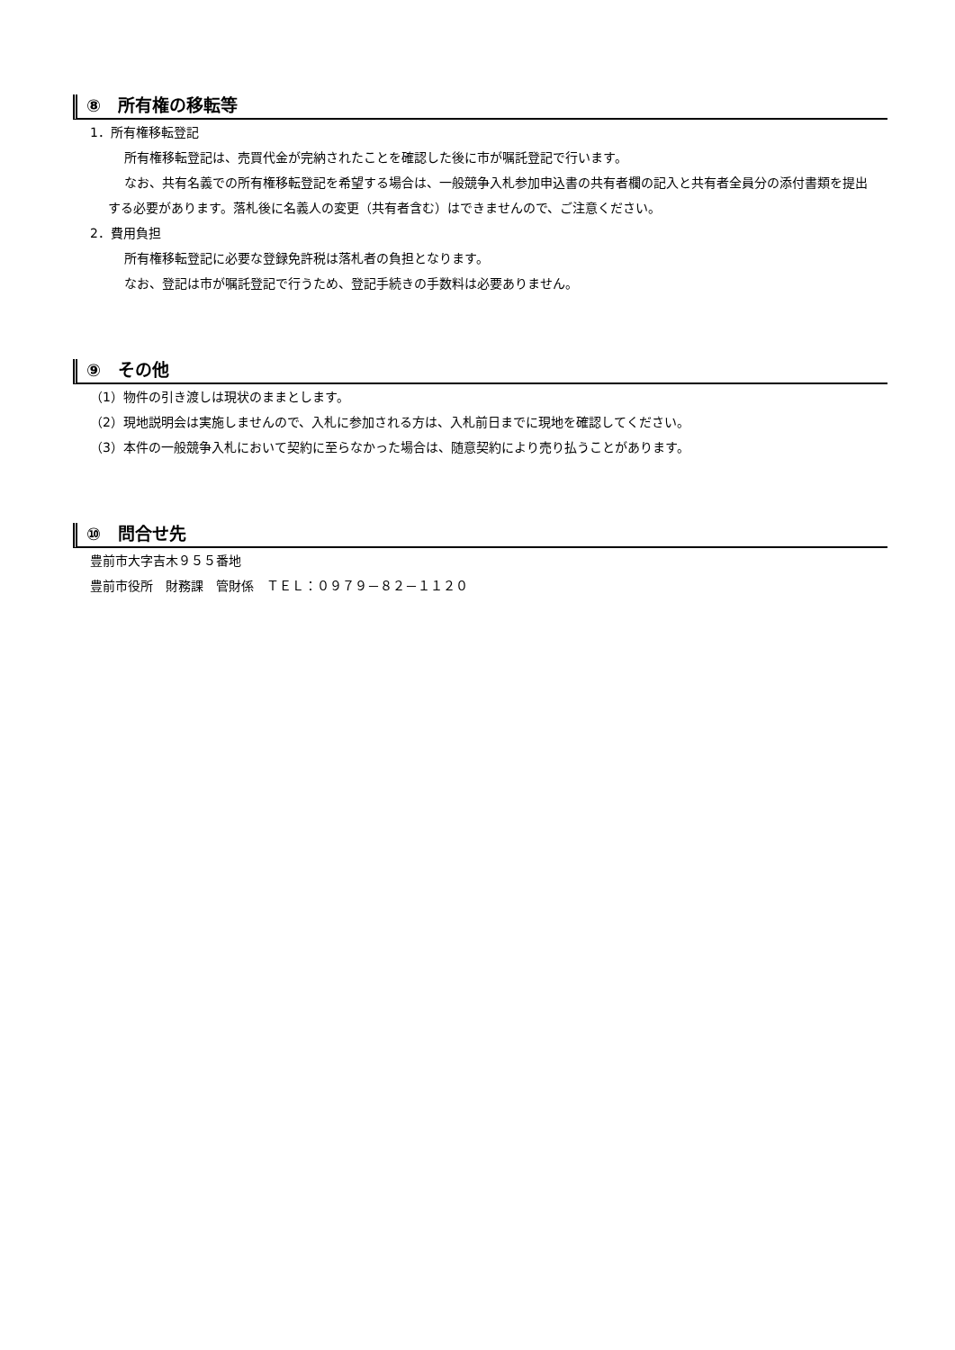⑧　所有権の移転等
1．所有権移転登記
所有権移転登記は、売買代金が完納されたことを確認した後に市が嘱託登記で行います。
なお、共有名義での所有権移転登記を希望する場合は、一般競争入札参加申込書の共有者欄の記入と共有者全員分の添付書類を提出する必要があります。落札後に名義人の変更（共有者含む）はできませんので、ご注意ください。
2．費用負担
所有権移転登記に必要な登録免許税は落札者の負担となります。
なお、登記は市が嘱託登記で行うため、登記手続きの手数料は必要ありません。
⑨　その他
（1）物件の引き渡しは現状のままとします。
（2）現地説明会は実施しませんので、入札に参加される方は、入札前日までに現地を確認してください。
（3）本件の一般競争入札において契約に至らなかった場合は、随意契約により売り払うことがあります。
⑩　問合せ先
豊前市大字吉木９５５番地
豊前市役所　財務課　管財係　ＴＥＬ：０９７９－８２－１１２０